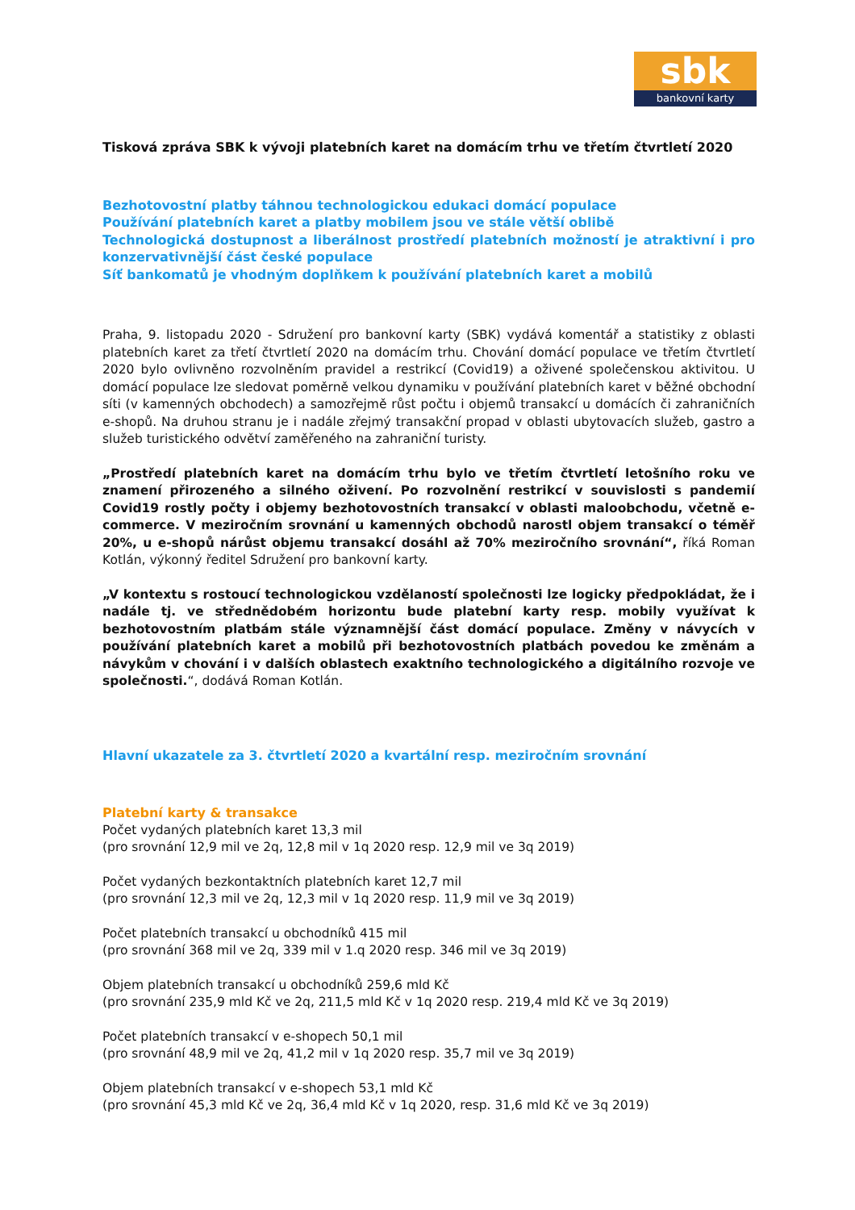sbk
bankovní karty
Tisková zpráva SBK k vývoji platebních karet na domácím trhu ve třetím čtvrtletí 2020
Bezhotovostní platby táhnou technologickou edukaci domácí populace
Používání platebních karet a platby mobilem jsou ve stále větší oblibě
Technologická dostupnost a liberálnost prostředí platebních možností je atraktivní i pro konzervativnější část české populace
Síť bankomatů je vhodným doplňkem k používání platebních karet a mobilů
Praha, 9. listopadu 2020 - Sdružení pro bankovní karty (SBK) vydává komentář a statistiky z oblasti platebních karet za třetí čtvrtletí 2020 na domácím trhu. Chování domácí populace ve třetím čtvrtletí 2020 bylo ovlivněno rozvolněním pravidel a restrikcí (Covid19) a oživené společenskou aktivitou. U domácí populace lze sledovat poměrně velkou dynamiku v používání platebních karet v běžné obchodní síti (v kamenných obchodech) a samozřejmě růst počtu i objemů transakcí u domácích či zahraničních e-shopů. Na druhou stranu je i nadále zřejmý transakční propad v oblasti ubytovacích služeb, gastro a služeb turistického odvětví zaměřeného na zahraniční turisty.
„Prostředí platebních karet na domácím trhu bylo ve třetím čtvrtletí letošního roku ve znamení přirozeného a silného oživení. Po rozvolnění restrikcí v souvislosti s pandemií Covid19 rostly počty i objemy bezhotovostních transakcí v oblasti maloobchodu, včetně e-commerce. V meziročním srovnání u kamenných obchodů narostl objem transakcí o téměř 20%, u e-shopů nárůst objemu transakcí dosáhl až 70% meziročního srovnání“, říká Roman Kotlán, výkonný ředitel Sdružení pro bankovní karty.
„V kontextu s rostoucí technologickou vzdělaností společnosti lze logicky předpokládat, že i nadále tj. ve střednědobém horizontu bude platební karty resp. mobily využívat k bezhotovostním platbám stále významnější část domácí populace. Změny v návycích v používání platebních karet a mobilů při bezhotovostních platbách povedou ke změnám a návykům v chování i v dalších oblastech exaktního technologického a digitálního rozvoje ve společnosti.“, dodává Roman Kotlán.
Hlavní ukazatele za 3. čtvrtletí 2020 a kvartální resp. meziročním srovnání
Platební karty & transakce
Počet vydaných platebních karet 13,3 mil
(pro srovnání 12,9 mil ve 2q, 12,8 mil v 1q 2020 resp. 12,9 mil ve 3q 2019)
Počet vydaných bezkontaktních platebních karet 12,7 mil
(pro srovnání 12,3 mil ve 2q, 12,3 mil v 1q 2020 resp. 11,9 mil ve 3q 2019)
Počet platebních transakcí u obchodníků 415 mil
(pro srovnání 368 mil ve 2q, 339 mil v 1.q 2020 resp. 346 mil ve 3q 2019)
Objem platebních transakcí u obchodníků 259,6 mld Kč
(pro srovnání 235,9 mld Kč ve 2q, 211,5 mld Kč v 1q 2020 resp. 219,4 mld Kč ve 3q 2019)
Počet platebních transakcí v e-shopech 50,1 mil
(pro srovnání 48,9 mil ve 2q, 41,2 mil v 1q 2020 resp. 35,7 mil ve 3q 2019)
Objem platebních transakcí v e-shopech 53,1 mld Kč
(pro srovnání 45,3 mld Kč ve 2q, 36,4 mld Kč v 1q 2020, resp. 31,6 mld Kč ve 3q 2019)